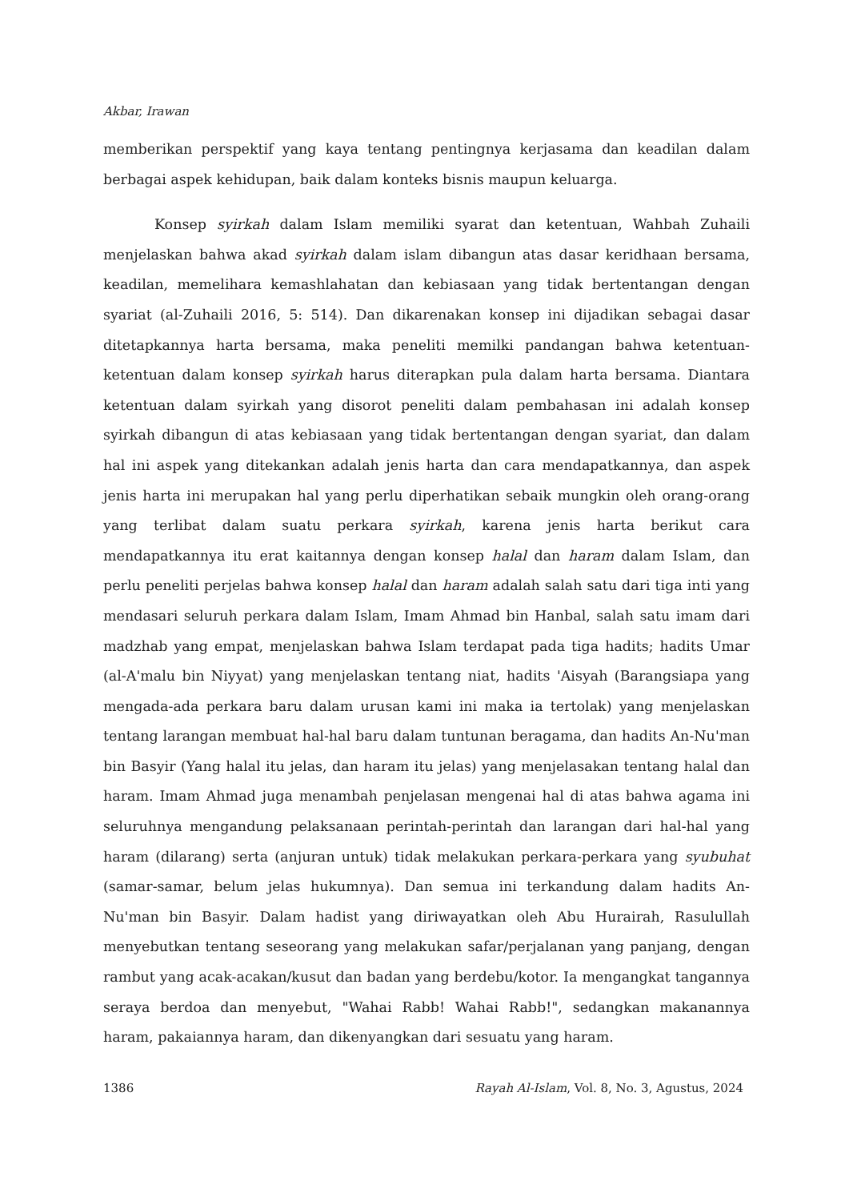Akbar, Irawan
memberikan perspektif yang kaya tentang pentingnya kerjasama dan keadilan dalam berbagai aspek kehidupan, baik dalam konteks bisnis maupun keluarga.
Konsep syirkah dalam Islam memiliki syarat dan ketentuan, Wahbah Zuhaili menjelaskan bahwa akad syirkah dalam islam dibangun atas dasar keridhaan bersama, keadilan, memelihara kemashlahatan dan kebiasaan yang tidak bertentangan dengan syariat (al-Zuhaili 2016, 5: 514). Dan dikarenakan konsep ini dijadikan sebagai dasar ditetapkannya harta bersama, maka peneliti memilki pandangan bahwa ketentuan-ketentuan dalam konsep syirkah harus diterapkan pula dalam harta bersama. Diantara ketentuan dalam syirkah yang disorot peneliti dalam pembahasan ini adalah konsep syirkah dibangun di atas kebiasaan yang tidak bertentangan dengan syariat, dan dalam hal ini aspek yang ditekankan adalah jenis harta dan cara mendapatkannya, dan aspek jenis harta ini merupakan hal yang perlu diperhatikan sebaik mungkin oleh orang-orang yang terlibat dalam suatu perkara syirkah, karena jenis harta berikut cara mendapatkannya itu erat kaitannya dengan konsep halal dan haram dalam Islam, dan perlu peneliti perjelas bahwa konsep halal dan haram adalah salah satu dari tiga inti yang mendasari seluruh perkara dalam Islam, Imam Ahmad bin Hanbal, salah satu imam dari madzhab yang empat, menjelaskan bahwa Islam terdapat pada tiga hadits; hadits Umar (al-A'malu bin Niyyat) yang menjelaskan tentang niat, hadits 'Aisyah (Barangsiapa yang mengada-ada perkara baru dalam urusan kami ini maka ia tertolak) yang menjelaskan tentang larangan membuat hal-hal baru dalam tuntunan beragama, dan hadits An-Nu'man bin Basyir (Yang halal itu jelas, dan haram itu jelas) yang menjelasakan tentang halal dan haram. Imam Ahmad juga menambah penjelasan mengenai hal di atas bahwa agama ini seluruhnya mengandung pelaksanaan perintah-perintah dan larangan dari hal-hal yang haram (dilarang) serta (anjuran untuk) tidak melakukan perkara-perkara yang syubuhat (samar-samar, belum jelas hukumnya). Dan semua ini terkandung dalam hadits An-Nu'man bin Basyir. Dalam hadist yang diriwayatkan oleh Abu Hurairah, Rasulullah menyebutkan tentang seseorang yang melakukan safar/perjalanan yang panjang, dengan rambut yang acak-acakan/kusut dan badan yang berdebu/kotor. Ia mengangkat tangannya seraya berdoa dan menyebut, "Wahai Rabb! Wahai Rabb!", sedangkan makanannya haram, pakaiannya haram, dan dikenyangkan dari sesuatu yang haram.
1386 Rayah Al-Islam, Vol. 8, No. 3, Agustus, 2024